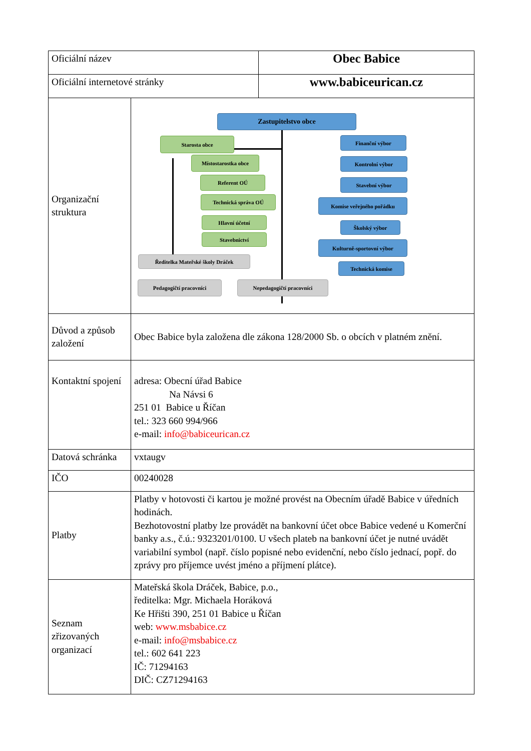| Oficiální název | | Obec Babice |
| Oficiální internetové stránky | | www.babiceurican.cz |
| Organizační struktura | Zastupitelstvo obce Starosta obce Místostarostka obce Referent OÚ Technická správa OÚ Hlavní účetní Stavebnictví Ředitelka Mateřské školy Dráček Pedagogičtí pracovníci Nepedagogičtí pracovníci Finanční výbor Kontrolní výbor Stavební výbor Komise veřejného pořádku Školský výbor Kulturně-sportovní výbor Technická komise | |
| Důvod a způsob založení | Obec Babice byla založena dle zákona 128/2000 Sb. o obcích v platném znění. | |
| Kontaktní spojení | adresa: Obecní úřad Babice Na Návsi 6 251 01 Babice u Říčan tel.: 323 660 994/966 e-mail: info@babiceurican.cz | |
| Datová schránka | vxtaugv | |
| IČO | 00240028 | |
| Platby | Platby v hotovosti či kartou je možné provést na Obecním úřadě Babice v úředních hodinách. Bezhotovostní platby lze provádět na bankovní účet obce Babice vedené u Komerční banky a.s., č.ú.: 9323201/0100. U všech plateb na bankovní účet je nutné uvádět variabilní symbol (např. číslo popisné nebo evidenční, nebo číslo jednací, popř. do zprávy pro příjemce uvést jméno a příjmení plátce). | |
| Seznam zřizovaných organizací | Mateřská škola Dráček, Babice, p.o., ředitelka: Mgr. Michaela Horáková Ke Hřišti 390, 251 01 Babice u Říčan web: www.msbabice.cz e-mail: info@msbabice.cz tel.: 602 641 223 IČ: 71294163 DIČ: CZ71294163 | |